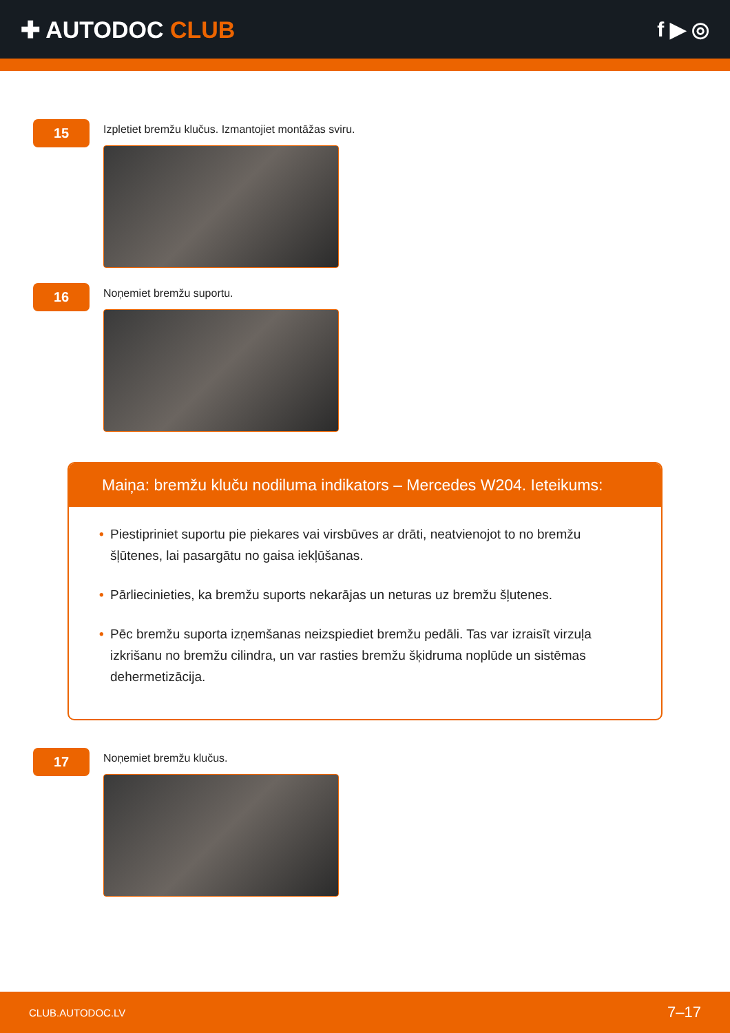✚ AUTODOC CLUB f ▶ ◎
15
Izpletiet bremžu klučus. Izmantojiet montāžas sviru.
16
Noņemiet bremžu suportu.
Maiņa: bremžu kluču nodiluma indikators – Mercedes W204. Ieteikums:
• Piestipriniet suportu pie piekares vai virsbūves ar drāti, neatvienojot to no bremžu šļūtenes, lai pasargātu no gaisa iekļūšanas.
• Pārliecinieties, ka bremžu suports nekarājas un neturas uz bremžu šļutenes.
• Pēc bremžu suporta izņemšanas neizspiediet bremžu pedāli. Tas var izraisīt virzuļa izkrišanu no bremžu cilindra, un var rasties bremžu šķidruma noplūde un sistēmas dehermetizācija.
17
Noņemiet bremžu klučus.
CLUB.AUTODOC.LV 7–17